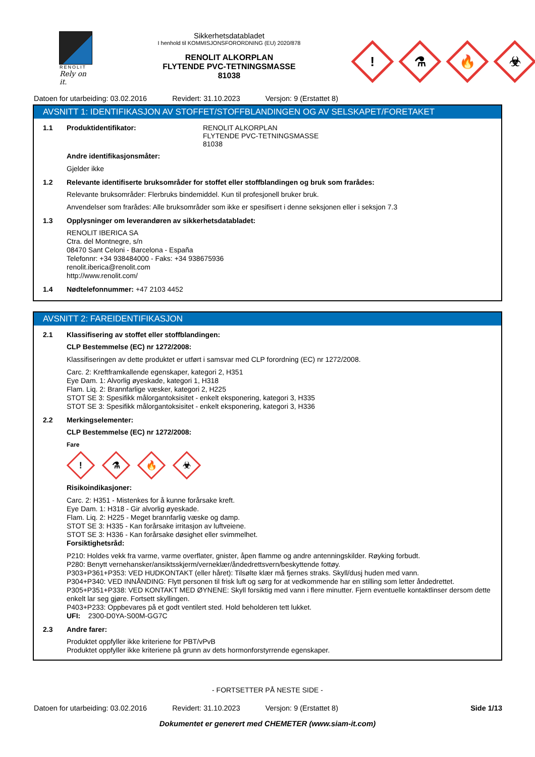RENOLIT
Rely on it.
Sikkerhetsdatabladet
I henhold til KOMMISJONSFORORDNING (EU) 2020/878
RENOLIT ALKORPLAN
FLYTENDE PVC-TETNINGSMASSE
81038
!
⚗
🔥
☣
Datoen for utarbeiding: 03.02.2016 Revidert: 31.10.2023 Versjon: 9 (Erstattet 8)
AVSNITT 1: IDENTIFIKASJON AV STOFFET/STOFFBLANDINGEN OG AV SELSKAPET/FORETAKET
1.1 Produktidentifikator: RENOLIT ALKORPLAN
FLYTENDE PVC-TETNINGSMASSE
81038
Andre identifikasjonsmåter:
Gjelder ikke
1.2 Relevante identifiserte bruksområder for stoffet eller stoffblandingen og bruk som frarådes:
Relevante bruksområder: Flerbruks bindemiddel. Kun til profesjonell bruker bruk.
Anvendelser som frarådes: Alle bruksområder som ikke er spesifisert i denne seksjonen eller i seksjon 7.3
1.3 Opplysninger om leverandøren av sikkerhetsdatabladet:
RENOLIT IBERICA SA
Ctra. del Montnegre, s/n
08470 Sant Celoni - Barcelona - España
Telefonnr: +34 938484000 - Faks: +34 938675936
renolit.iberica@renolit.com
http://www.renolit.com/
1.4 Nødtelefonnummer: +47 2103 4452
AVSNITT 2: FAREIDENTIFIKASJON
2.1 Klassifisering av stoffet eller stoffblandingen:
CLP Bestemmelse (EC) nr 1272/2008:
Klassifiseringen av dette produktet er utført i samsvar med CLP forordning (EC) nr 1272/2008.
Carc. 2: Kreftframkallende egenskaper, kategori 2, H351
Eye Dam. 1: Alvorlig øyeskade, kategori 1, H318
Flam. Liq. 2: Brannfarlige væsker, kategori 2, H225
STOT SE 3: Spesifikk målorgantoksisitet - enkelt eksponering, kategori 3, H335
STOT SE 3: Spesifikk målorgantoksisitet - enkelt eksponering, kategori 3, H336
2.2 Merkingselementer:
CLP Bestemmelse (EC) nr 1272/2008:
Fare
!
⚗
🔥
☣
Risikoindikasjoner:
Carc. 2: H351 - Mistenkes for å kunne forårsake kreft.
Eye Dam. 1: H318 - Gir alvorlig øyeskade.
Flam. Liq. 2: H225 - Meget brannfarlig væske og damp.
STOT SE 3: H335 - Kan forårsake irritasjon av luftveiene.
STOT SE 3: H336 - Kan forårsake døsighet eller svimmelhet.
Forsiktighetsråd:
P210: Holdes vekk fra varme, varme overflater, gnister, åpen flamme og andre antenningskilder. Røyking forbudt.
P280: Benytt vernehansker/ansiktsskjerm/verneklær/åndedrettsvern/beskyttende fottøy.
P303+P361+P353: VED HUDKONTAKT (eller håret): Tilsølte klær må fjernes straks. Skyll/dusj huden med vann.
P304+P340: VED INNÅNDING: Flytt personen til frisk luft og sørg for at vedkommende har en stilling som letter åndedrettet.
P305+P351+P338: VED KONTAKT MED ØYNENE: Skyll forsiktig med vann i flere minutter. Fjern eventuelle kontaktlinser dersom dette enkelt lar seg gjøre. Fortsett skyllingen.
P403+P233: Oppbevares på et godt ventilert sted. Hold beholderen tett lukket.
UFI: 2300-D0YA-S00M-GG7C
2.3 Andre farer:
Produktet oppfyller ikke kriteriene for PBT/vPvB
Produktet oppfyller ikke kriteriene på grunn av dets hormonforstyrrende egenskaper.
- FORTSETTER PÅ NESTE SIDE -
Datoen for utarbeiding: 03.02.2016 Revidert: 31.10.2023 Versjon: 9 (Erstattet 8) Side 1/13
Dokumentet er generert med CHEMETER (www.siam-it.com)